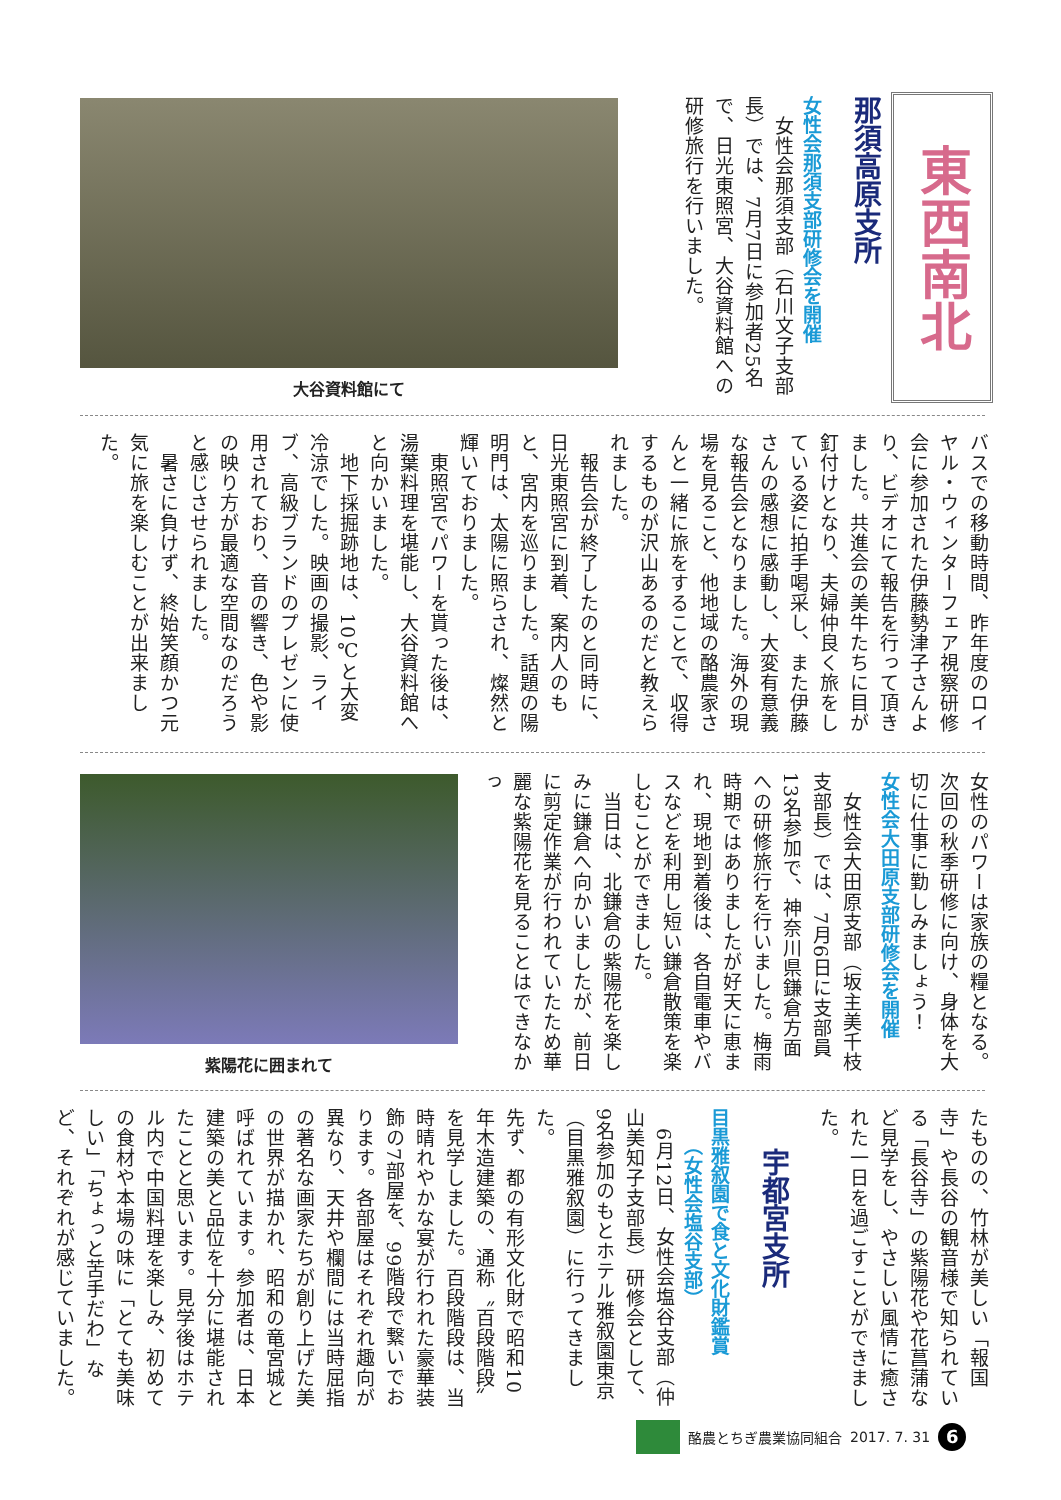東西南北
那須高原支所
女性会那須支部研修会を開催
　女性会那須支部（石川文子支部長）では、7月7日に参加者25名で、日光東照宮、大谷資料館への研修旅行を行いました。
大谷資料館にて
バスでの移動時間、昨年度のロイヤル・ウィンターフェア視察研修会に参加された伊藤勢津子さんより、ビデオにて報告を行って頂きました。共進会の美牛たちに目が釘付けとなり、夫婦仲良く旅をしている姿に拍手喝采し、また伊藤さんの感想に感動し、大変有意義な報告会となりました。海外の現場を見ること、他地域の酪農家さんと一緒に旅をすることで、収得するものが沢山あるのだと教えられました。
　報告会が終了したのと同時に、日光東照宮に到着、案内人のもと、宮内を巡りました。話題の陽明門は、太陽に照らされ、燦然と輝いておりました。
　東照宮でパワーを貰った後は、湯葉料理を堪能し、大谷資料館へと向かいました。
　地下採掘跡地は、10℃と大変冷涼でした。映画の撮影、ライブ、高級ブランドのプレゼンに使用されており、音の響き、色や影の映り方が最適な空間なのだろうと感じさせられました。
　暑さに負けず、終始笑顔かつ元気に旅を楽しむことが出来ました。
女性のパワーは家族の糧となる。次回の秋季研修に向け、身体を大切に仕事に勤しみましょう！
女性会大田原支部研修会を開催
　女性会大田原支部（坂主美千枝支部長）では、7月6日に支部員13名参加で、神奈川県鎌倉方面への研修旅行を行いました。梅雨時期ではありましたが好天に恵まれ、現地到着後は、各自電車やバスなどを利用し短い鎌倉散策を楽しむことができました。
　当日は、北鎌倉の紫陽花を楽しみに鎌倉へ向かいましたが、前日に剪定作業が行われていたため華麗な紫陽花を見ることはできなかっ
紫陽花に囲まれて
たものの、竹林が美しい「報国寺」や長谷の観音様で知られている「長谷寺」の紫陽花や花菖蒲など見学をし、やさしい風情に癒された一日を過ごすことができました。
宇都宮支所
目黒雅叙園で食と文化財鑑賞
　　（女性会塩谷支部）
　6月12日、女性会塩谷支部（仲山美知子支部長）研修会として、9名参加のもとホテル雅叙園東京（目黒雅叙園）に行ってきました。
先ず、都の有形文化財で昭和10年木造建築の、通称〝百段階段〟を見学しました。百段階段は、当時晴れやかな宴が行われた豪華装飾の7部屋を、99階段で繋いでおります。各部屋はそれぞれ趣向が異なり、天井や欄間には当時屈指の著名な画家たちが創り上げた美の世界が描かれ、昭和の竜宮城と呼ばれています。参加者は、日本建築の美と品位を十分に堪能されたことと思います。見学後はホテル内で中国料理を楽しみ、初めての食材や本場の味に「とても美味しい」「ちょっと苦手だわ」など、それぞれが感じていました。
酪農とちぎ農業協同組合 2017. 7. 31 6